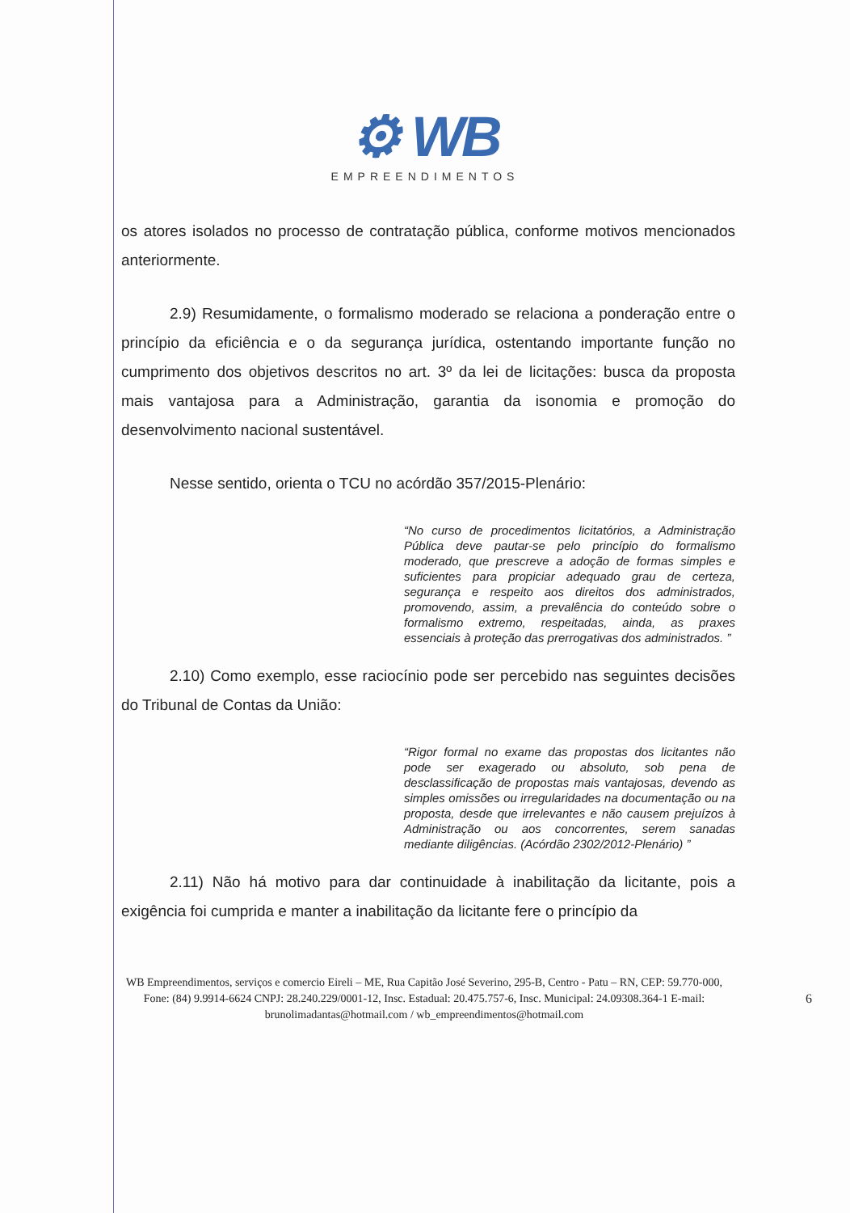⚙ WB
EMPREENDIMENTOS
os atores isolados no processo de contratação pública, conforme motivos mencionados anteriormente.
2.9) Resumidamente, o formalismo moderado se relaciona a ponderação entre o princípio da eficiência e o da segurança jurídica, ostentando importante função no cumprimento dos objetivos descritos no art. 3º da lei de licitações: busca da proposta mais vantajosa para a Administração, garantia da isonomia e promoção do desenvolvimento nacional sustentável.
Nesse sentido, orienta o TCU no acórdão 357/2015-Plenário:
“No curso de procedimentos licitatórios, a Administração Pública deve pautar-se pelo princípio do formalismo moderado, que prescreve a adoção de formas simples e suficientes para propiciar adequado grau de certeza, segurança e respeito aos direitos dos administrados, promovendo, assim, a prevalência do conteúdo sobre o formalismo extremo, respeitadas, ainda, as praxes essenciais à proteção das prerrogativas dos administrados. ”
2.10) Como exemplo, esse raciocínio pode ser percebido nas seguintes decisões do Tribunal de Contas da União:
“Rigor formal no exame das propostas dos licitantes não pode ser exagerado ou absoluto, sob pena de desclassificação de propostas mais vantajosas, devendo as simples omissões ou irregularidades na documentação ou na proposta, desde que irrelevantes e não causem prejuízos à Administração ou aos concorrentes, serem sanadas mediante diligências. (Acórdão 2302/2012-Plenário) ”
2.11) Não há motivo para dar continuidade à inabilitação da licitante, pois a exigência foi cumprida e manter a inabilitação da licitante fere o princípio da
WB Empreendimentos, serviços e comercio Eireli – ME, Rua Capitão José Severino, 295-B, Centro - Patu – RN, CEP: 59.770-000, Fone: (84) 9.9914-6624 CNPJ: 28.240.229/0001-12, Insc. Estadual: 20.475.757-6, Insc. Municipal: 24.09308.364-1 E-mail: brunolimadantas@hotmail.com / wb_empreendimentos@hotmail.com
6